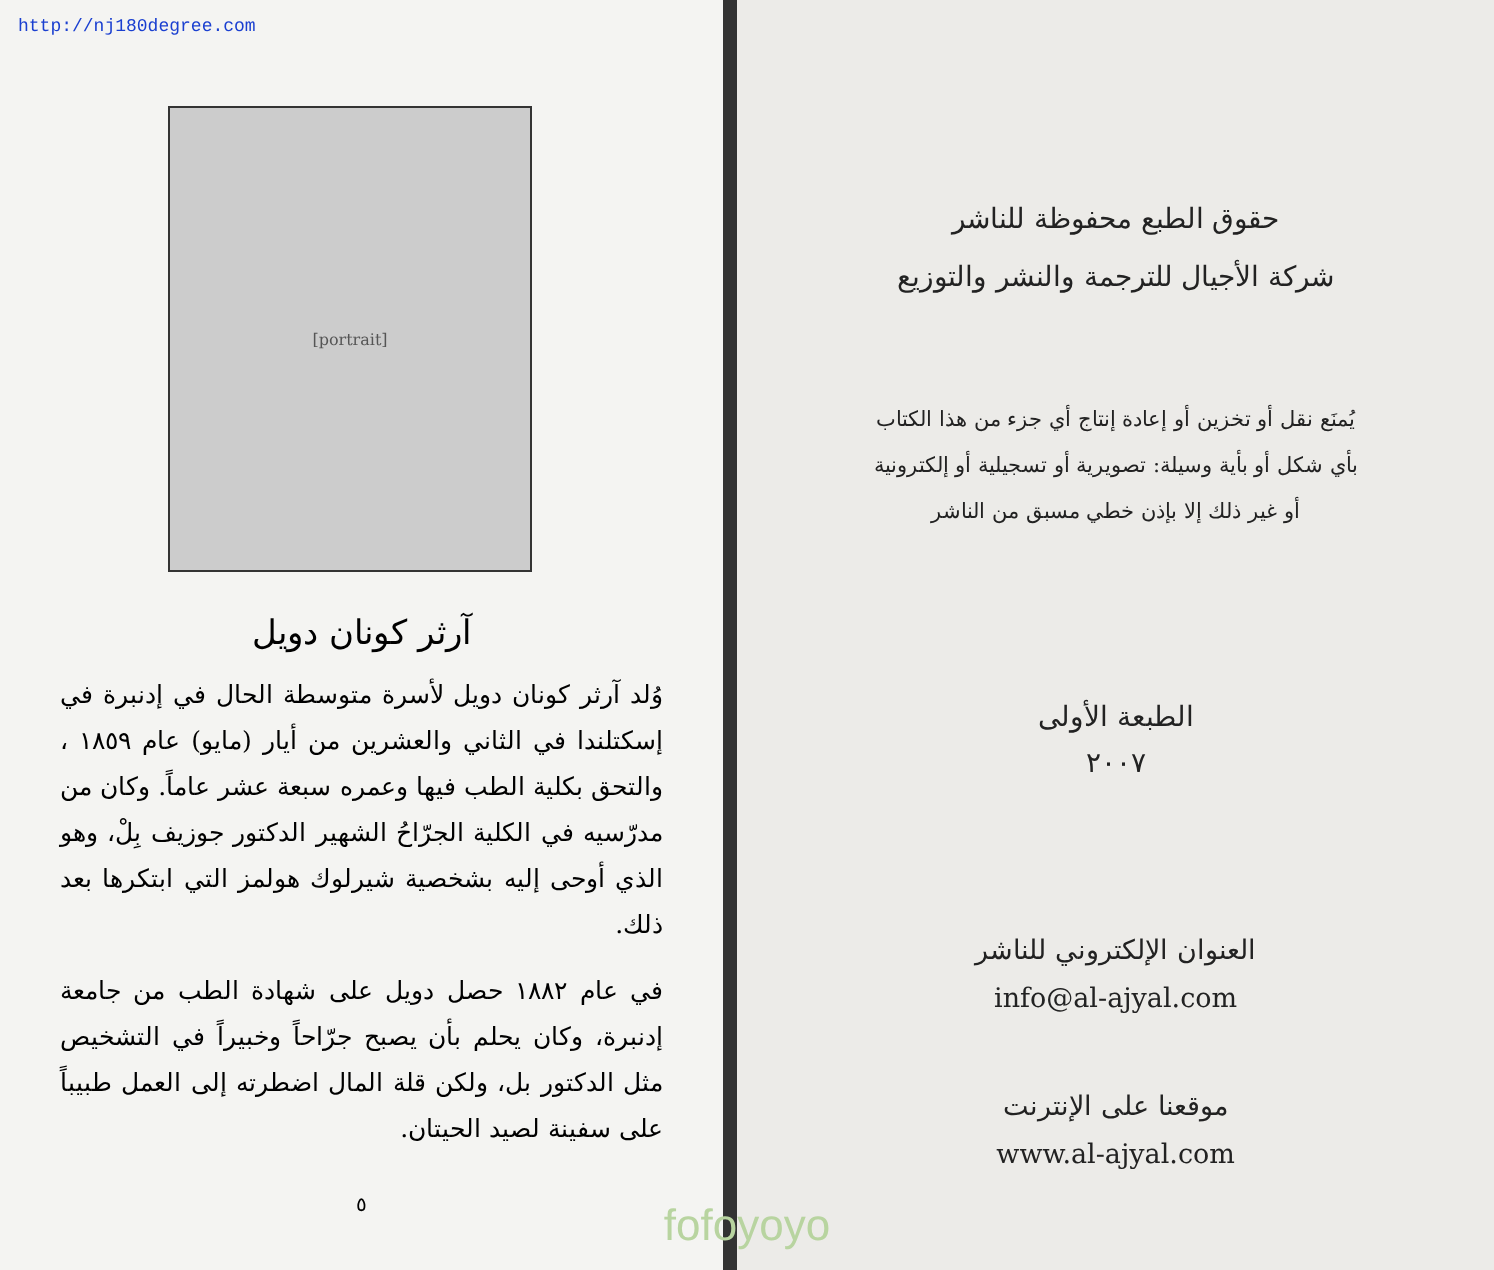http://nj180degree.com
[portrait]
آرثر كونان دويل
وُلد آرثر كونان دويل لأسرة متوسطة الحال في إدنبرة في إسكتلندا في الثاني والعشرين من أيار (مايو) عام ١٨٥٩ ، والتحق بكلية الطب فيها وعمره سبعة عشر عاماً. وكان من مدرّسيه في الكلية الجرّاحُ الشهير الدكتور جوزيف بِلْ، وهو الذي أوحى إليه بشخصية شيرلوك هولمز التي ابتكرها بعد ذلك.
في عام ١٨٨٢ حصل دويل على شهادة الطب من جامعة إدنبرة، وكان يحلم بأن يصبح جرّاحاً وخبيراً في التشخيص مثل الدكتور بل، ولكن قلة المال اضطرته إلى العمل طبيباً على سفينة لصيد الحيتان.
٥
حقوق الطبع محفوظة للناشر
شركة الأجيال للترجمة والنشر والتوزيع
يُمنَع نقل أو تخزين أو إعادة إنتاج أي جزء من هذا الكتاب
بأي شكل أو بأية وسيلة: تصويرية أو تسجيلية أو إلكترونية
أو غير ذلك إلا بإذن خطي مسبق من الناشر
الطبعة الأولى
٢٠٠٧
العنوان الإلكتروني للناشر
info@al-ajyal.com
موقعنا على الإنترنت
www.al-ajyal.com
fofoyoyo